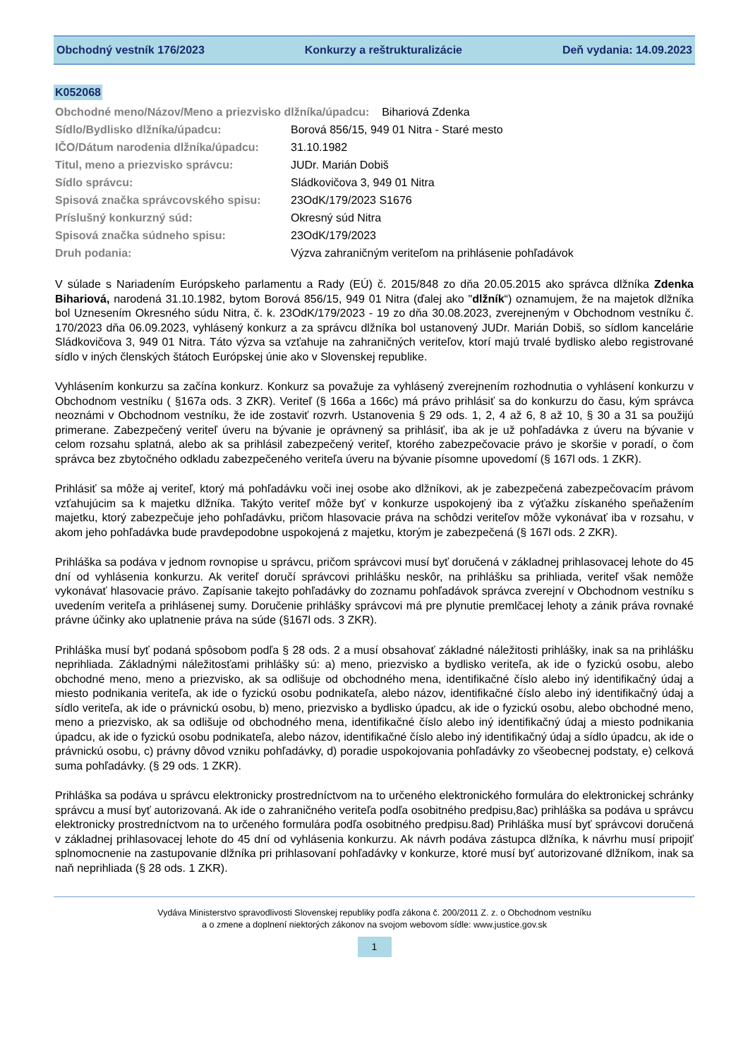Obchodný vestník 176/2023 Konkurzy a reštrukturalizácie Deň vydania: 14.09.2023
K052068
| Obchodné meno/Názov/Meno a priezvisko dlžníka/úpadcu: Bihariová Zdenka | |
| Sídlo/Bydlisko dlžníka/úpadcu: | Borová 856/15, 949 01 Nitra - Staré mesto |
| IČO/Dátum narodenia dlžníka/úpadcu: | 31.10.1982 |
| Titul, meno a priezvisko správcu: | JUDr. Marián Dobiš |
| Sídlo správcu: | Sládkovičova 3, 949 01 Nitra |
| Spisová značka správcovského spisu: | 23OdK/179/2023 S1676 |
| Príslušný konkurzný súd: | Okresný súd Nitra |
| Spisová značka súdneho spisu: | 23OdK/179/2023 |
| Druh podania: | Výzva zahraničným veriteľom na prihlásenie pohľadávok |
V súlade s Nariadením Európskeho parlamentu a Rady (EÚ) č. 2015/848 zo dňa 20.05.2015 ako správca dlžníka Zdenka Bihariová, narodená 31.10.1982, bytom Borová 856/15, 949 01 Nitra (ďalej ako "dlžník“) oznamujem, že na majetok dlžníka bol Uznesením Okresného súdu Nitra, č. k. 23OdK/179/2023 - 19 zo dňa 30.08.2023, zverejneným v Obchodnom vestníku č. 170/2023 dňa 06.09.2023, vyhlásený konkurz a za správcu dlžníka bol ustanovený JUDr. Marián Dobiš, so sídlom kancelárie Sládkovičova 3, 949 01 Nitra. Táto výzva sa vzťahuje na zahraničných veriteľov, ktorí majú trvalé bydlisko alebo registrované sídlo v iných členských štátoch Európskej únie ako v Slovenskej republike.
Vyhlásením konkurzu sa začína konkurz. Konkurz sa považuje za vyhlásený zverejnením rozhodnutia o vyhlásení konkurzu v Obchodnom vestníku ( §167a ods. 3 ZKR). Veriteľ (§ 166a a 166c) má právo prihlásiť sa do konkurzu do času, kým správca neoznámi v Obchodnom vestníku, že ide zostaviť rozvrh. Ustanovenia § 29 ods. 1, 2, 4 až 6, 8 až 10, § 30 a 31 sa použijú primerane. Zabezpečený veriteľ úveru na bývanie je oprávnený sa prihlásiť, iba ak je už pohľadávka z úveru na bývanie v celom rozsahu splatná, alebo ak sa prihlásil zabezpečený veriteľ, ktorého zabezpečovacie právo je skoršie v poradí, o čom správca bez zbytočného odkladu zabezpečeného veriteľa úveru na bývanie písomne upovedomí (§ 167l ods. 1 ZKR).
Prihlásiť sa môže aj veriteľ, ktorý má pohľadávku voči inej osobe ako dlžníkovi, ak je zabezpečená zabezpečovacím právom vzťahujúcim sa k majetku dlžníka. Takýto veriteľ môže byť v konkurze uspokojený iba z výťažku získaného speňažením majetku, ktorý zabezpečuje jeho pohľadávku, pričom hlasovacie práva na schôdzi veriteľov môže vykonávať iba v rozsahu, v akom jeho pohľadávka bude pravdepodobne uspokojená z majetku, ktorým je zabezpečená (§ 167l ods. 2 ZKR).
Prihláška sa podáva v jednom rovnopise u správcu, pričom správcovi musí byť doručená v základnej prihlasovacej lehote do 45 dní od vyhlásenia konkurzu. Ak veriteľ doručí správcovi prihlášku neskôr, na prihlášku sa prihliada, veriteľ však nemôže vykonávať hlasovacie právo. Zapísanie takejto pohľadávky do zoznamu pohľadávok správca zverejní v Obchodnom vestníku s uvedením veriteľa a prihlásenej sumy. Doručenie prihlášky správcovi má pre plynutie premlčacej lehoty a zánik práva rovnaké právne účinky ako uplatnenie práva na súde (§167l ods. 3 ZKR).
Prihláška musí byť podaná spôsobom podľa § 28 ods. 2 a musí obsahovať základné náležitosti prihlášky, inak sa na prihlášku neprihliada. Základnými náležitosťami prihlášky sú: a) meno, priezvisko a bydlisko veriteľa, ak ide o fyzickú osobu, alebo obchodné meno, meno a priezvisko, ak sa odlišuje od obchodného mena, identifikačné číslo alebo iný identifikačný údaj a miesto podnikania veriteľa, ak ide o fyzickú osobu podnikateľa, alebo názov, identifikačné číslo alebo iný identifikačný údaj a sídlo veriteľa, ak ide o právnickú osobu, b) meno, priezvisko a bydlisko úpadcu, ak ide o fyzickú osobu, alebo obchodné meno, meno a priezvisko, ak sa odlišuje od obchodného mena, identifikačné číslo alebo iný identifikačný údaj a miesto podnikania úpadcu, ak ide o fyzickú osobu podnikateľa, alebo názov, identifikačné číslo alebo iný identifikačný údaj a sídlo úpadcu, ak ide o právnickú osobu, c) právny dôvod vzniku pohľadávky, d) poradie uspokojovania pohľadávky zo všeobecnej podstaty, e) celková suma pohľadávky. (§ 29 ods. 1 ZKR).
Prihláška sa podáva u správcu elektronicky prostredníctvom na to určeného elektronického formulára do elektronickej schránky správcu a musí byť autorizovaná. Ak ide o zahraničného veriteľa podľa osobitného predpisu,8ac) prihláška sa podáva u správcu elektronicky prostredníctvom na to určeného formulára podľa osobitného predpisu.8ad) Prihláška musí byť správcovi doručená v základnej prihlasovacej lehote do 45 dní od vyhlásenia konkurzu. Ak návrh podáva zástupca dlžníka, k návrhu musí pripojiť splnomocnenie na zastupovanie dlžníka pri prihlasovaní pohľadávky v konkurze, ktoré musí byť autorizované dlžníkom, inak sa naň neprihliada (§ 28 ods. 1 ZKR).
Vydáva Ministerstvo spravodlivosti Slovenskej republiky podľa zákona č. 200/2011 Z. z. o Obchodnom vestníku
a o zmene a doplnení niektorých zákonov na svojom webovom sídle: www.justice.gov.sk
1